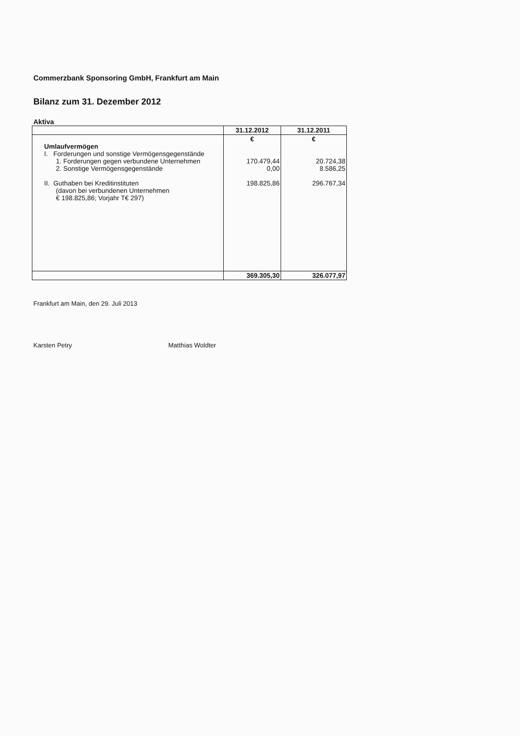Commerzbank Sponsoring GmbH, Frankfurt am Main
Bilanz zum 31. Dezember 2012
Aktiva
| | 31.12.2012 | 31.12.2011 |
| --- | --- | --- |
| Umlaufvermögen I. Forderungen und sonstige Vermögensgegenstände 1. Forderungen gegen verbundene Unternehmen 2. Sonstige Vermögensgegenstände II. Guthaben bei Kreditinstituten (davon bei verbundenen Unternehmen € 198.825,86; Vorjahr T€ 297) | € 170.479,44 0,00 198.825,86 | € 20.724,38 8.586,25 296.767,34 |
| | 369.305,30 | 326.077,97 |
Frankfurt am Main, den 29. Juli 2013
Karsten Petry Matthias Woldter